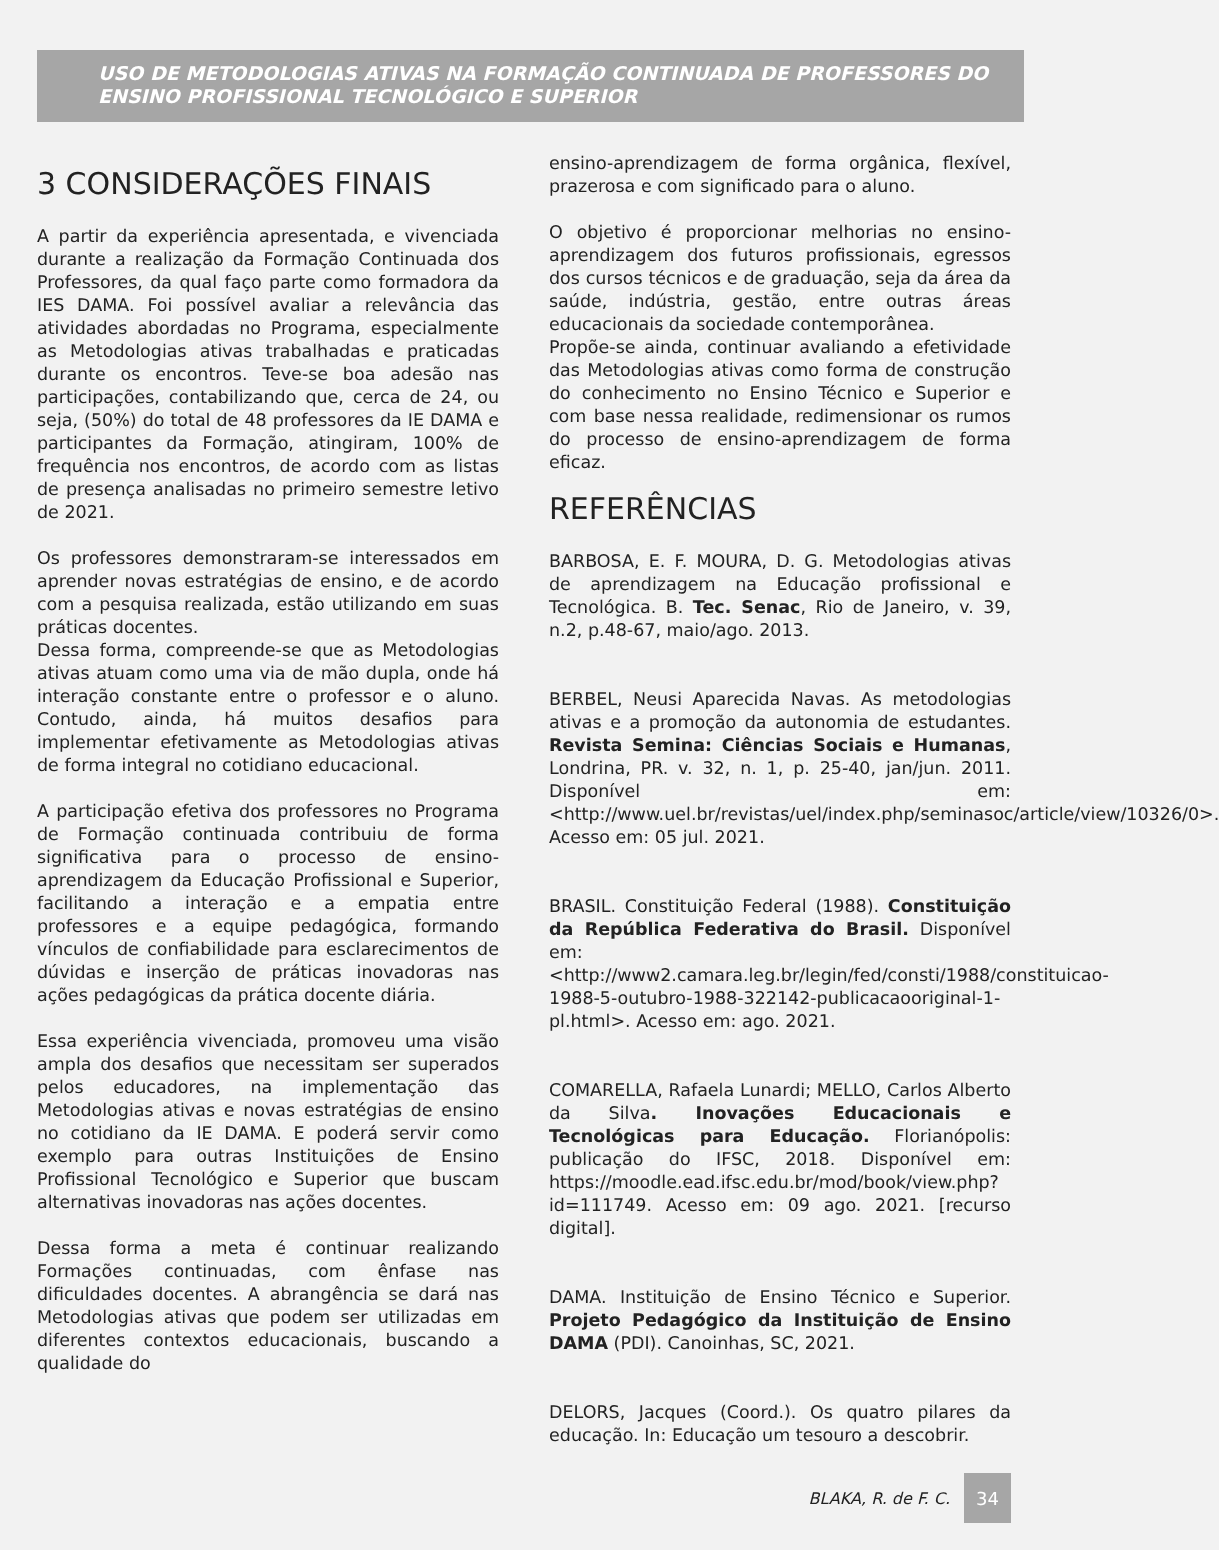USO DE METODOLOGIAS ATIVAS NA FORMAÇÃO CONTINUADA DE PROFESSORES DO ENSINO PROFISSIONAL TECNOLÓGICO E SUPERIOR
3 CONSIDERAÇÕES FINAIS
A partir da experiência apresentada, e vivenciada durante a realização da Formação Continuada dos Professores, da qual faço parte como formadora da IES DAMA. Foi possível avaliar a relevância das atividades abordadas no Programa, especialmente as Metodologias ativas trabalhadas e praticadas durante os encontros. Teve-se boa adesão nas participações, contabilizando que, cerca de 24, ou seja, (50%) do total de 48 professores da IE DAMA e participantes da Formação, atingiram, 100% de frequência nos encontros, de acordo com as listas de presença analisadas no primeiro semestre letivo de 2021.
Os professores demonstraram-se interessados em aprender novas estratégias de ensino, e de acordo com a pesquisa realizada, estão utilizando em suas práticas docentes.
Dessa forma, compreende-se que as Metodologias ativas atuam como uma via de mão dupla, onde há interação constante entre o professor e o aluno. Contudo, ainda, há muitos desafios para implementar efetivamente as Metodologias ativas de forma integral no cotidiano educacional.
A participação efetiva dos professores no Programa de Formação continuada contribuiu de forma significativa para o processo de ensino-aprendizagem da Educação Profissional e Superior, facilitando a interação e a empatia entre professores e a equipe pedagógica, formando vínculos de confiabilidade para esclarecimentos de dúvidas e inserção de práticas inovadoras nas ações pedagógicas da prática docente diária.
Essa experiência vivenciada, promoveu uma visão ampla dos desafios que necessitam ser superados pelos educadores, na implementação das Metodologias ativas e novas estratégias de ensino no cotidiano da IE DAMA. E poderá servir como exemplo para outras Instituições de Ensino Profissional Tecnológico e Superior que buscam alternativas inovadoras nas ações docentes.
Dessa forma a meta é continuar realizando Formações continuadas, com ênfase nas dificuldades docentes. A abrangência se dará nas Metodologias ativas que podem ser utilizadas em diferentes contextos educacionais, buscando a qualidade do
ensino-aprendizagem de forma orgânica, flexível, prazerosa e com significado para o aluno.
O objetivo é proporcionar melhorias no ensino-aprendizagem dos futuros profissionais, egressos dos cursos técnicos e de graduação, seja da área da saúde, indústria, gestão, entre outras áreas educacionais da sociedade contemporânea.
Propõe-se ainda, continuar avaliando a efetividade das Metodologias ativas como forma de construção do conhecimento no Ensino Técnico e Superior e com base nessa realidade, redimensionar os rumos do processo de ensino-aprendizagem de forma eficaz.
REFERÊNCIAS
BARBOSA, E. F. MOURA, D. G. Metodologias ativas de aprendizagem na Educação profissional e Tecnológica. B. Tec. Senac, Rio de Janeiro, v. 39, n.2, p.48-67, maio/ago. 2013.
BERBEL, Neusi Aparecida Navas. As metodologias ativas e a promoção da autonomia de estudantes. Revista Semina: Ciências Sociais e Humanas, Londrina, PR. v. 32, n. 1, p. 25-40, jan/jun. 2011. Disponível em: <http://www.uel.br/revistas/uel/index.php/seminasoc/article/view/10326/0>. Acesso em: 05 jul. 2021.
BRASIL. Constituição Federal (1988). Constituição da República Federativa do Brasil. Disponível em: <http://www2.camara.leg.br/legin/fed/consti/1988/constituicao-1988-5-outubro-1988-322142-publicacaooriginal-1-pl.html>. Acesso em: ago. 2021.
COMARELLA, Rafaela Lunardi; MELLO, Carlos Alberto da Silva. Inovações Educacionais e Tecnológicas para Educação. Florianópolis: publicação do IFSC, 2018. Disponível em: https://moodle.ead.ifsc.edu.br/mod/book/view.php?id=111749. Acesso em: 09 ago. 2021. [recurso digital].
DAMA. Instituição de Ensino Técnico e Superior. Projeto Pedagógico da Instituição de Ensino DAMA (PDI). Canoinhas, SC, 2021.
DELORS, Jacques (Coord.). Os quatro pilares da educação. In: Educação um tesouro a descobrir.
BLAKA, R. de F. C. 34